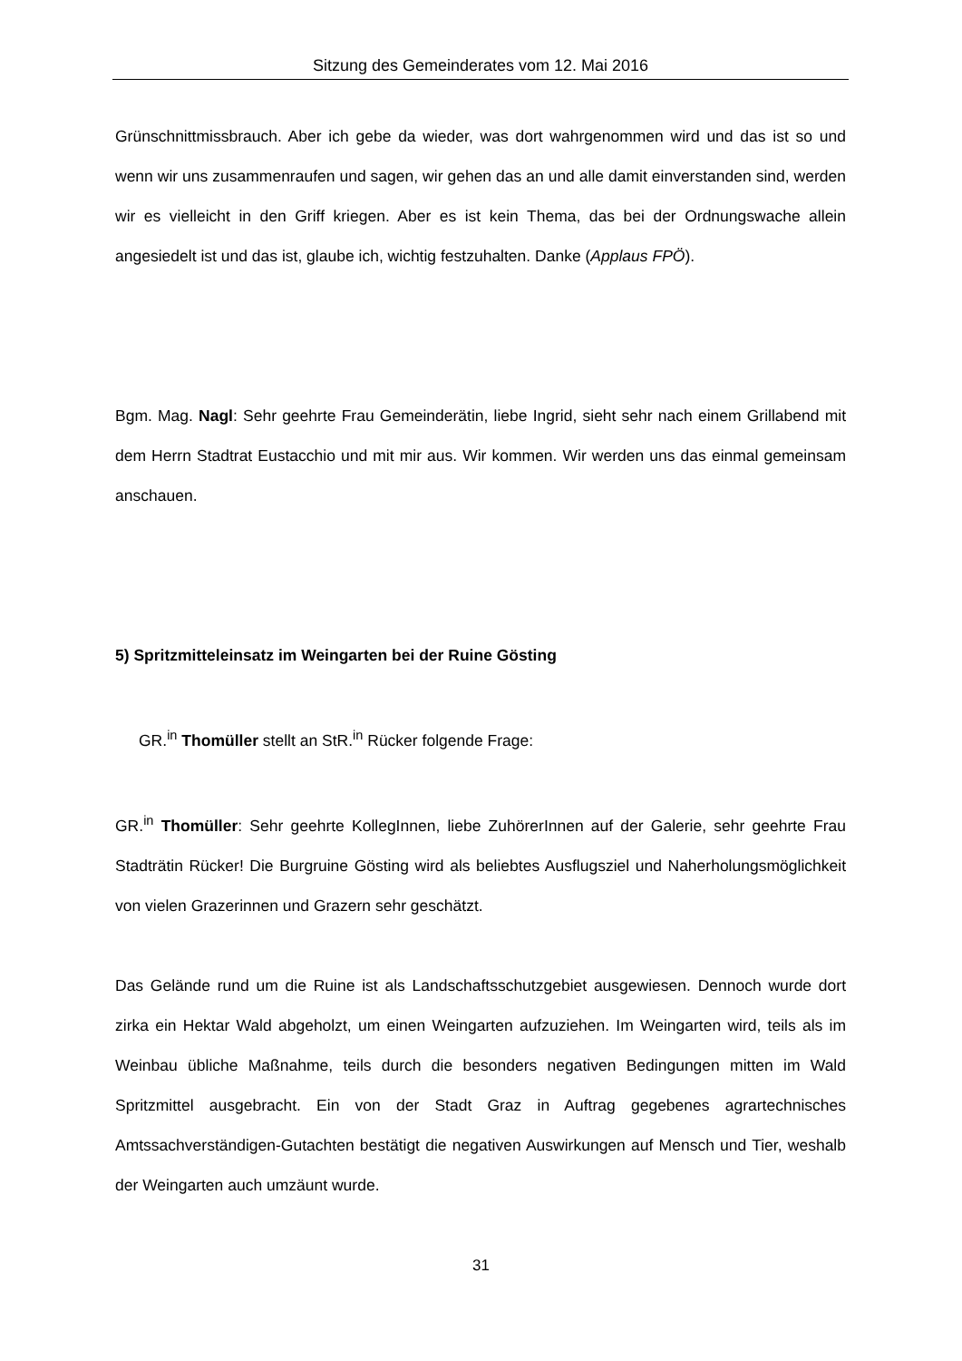Sitzung des Gemeinderates vom 12. Mai 2016
Grünschnittmissbrauch. Aber ich gebe da wieder, was dort wahrgenommen wird und das ist so und wenn wir uns zusammenraufen und sagen, wir gehen das an und alle damit einverstanden sind, werden wir es vielleicht in den Griff kriegen. Aber es ist kein Thema, das bei der Ordnungswache allein angesiedelt ist und das ist, glaube ich, wichtig festzuhalten. Danke (Applaus FPÖ).
Bgm. Mag. Nagl: Sehr geehrte Frau Gemeinderätin, liebe Ingrid, sieht sehr nach einem Grillabend mit dem Herrn Stadtrat Eustacchio und mit mir aus. Wir kommen. Wir werden uns das einmal gemeinsam anschauen.
5) Spritzmitteleinsatz im Weingarten bei der Ruine Gösting
GR.<sup>in</sup> Thomüller stellt an StR.<sup>in</sup> Rücker folgende Frage:
GR.<sup>in</sup> Thomüller: Sehr geehrte KollegInnen, liebe ZuhörerInnen auf der Galerie, sehr geehrte Frau Stadträtin Rücker! Die Burgruine Gösting wird als beliebtes Ausflugsziel und Naherholungsmöglichkeit von vielen Grazerinnen und Grazern sehr geschätzt.
Das Gelände rund um die Ruine ist als Landschaftsschutzgebiet ausgewiesen. Dennoch wurde dort zirka ein Hektar Wald abgeholzt, um einen Weingarten aufzuziehen. Im Weingarten wird, teils als im Weinbau übliche Maßnahme, teils durch die besonders negativen Bedingungen mitten im Wald Spritzmittel ausgebracht. Ein von der Stadt Graz in Auftrag gegebenes agrartechnisches Amtssachverständigen-Gutachten bestätigt die negativen Auswirkungen auf Mensch und Tier, weshalb der Weingarten auch umzäunt wurde.
31